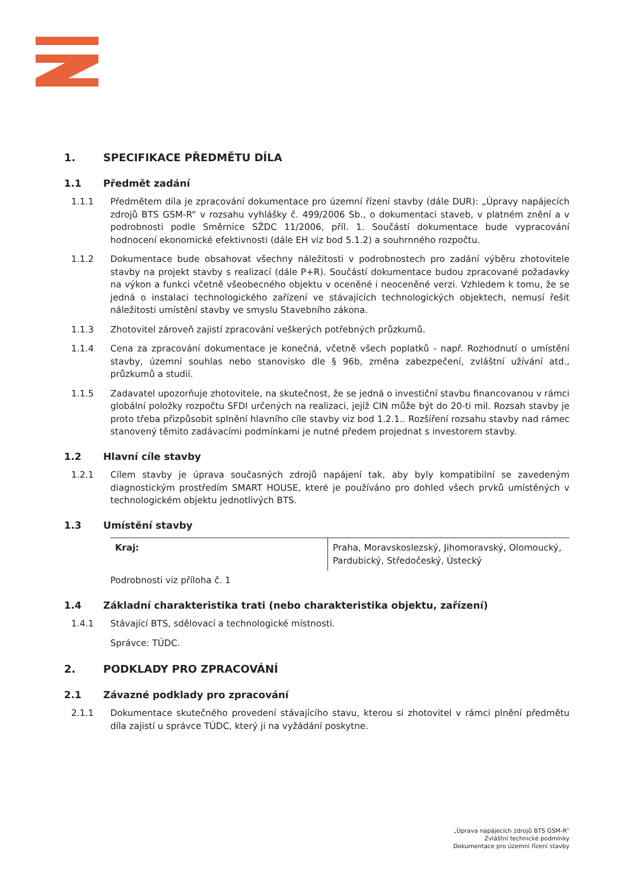1. SPECIFIKACE PŘEDMĚTU DÍLA
1.1 Předmět zadání
1.1.1 Předmětem díla je zpracování dokumentace pro územní řízení stavby (dále DUR): „Úpravy napájecích zdrojů BTS GSM-R“ v rozsahu vyhlášky č. 499/2006 Sb., o dokumentaci staveb, v platném znění a v podrobnosti podle Směrnice SŽDC 11/2006, příl. 1. Součástí dokumentace bude vypracování hodnocení ekonomické efektivnosti (dále EH viz bod 5.1.2) a souhrnného rozpočtu.
1.1.2 Dokumentace bude obsahovat všechny náležitosti v podrobnostech pro zadání výběru zhotovitele stavby na projekt stavby s realizací (dále P+R). Součástí dokumentace budou zpracované požadavky na výkon a funkci včetně všeobecného objektu v oceněné i neoceněné verzi. Vzhledem k tomu, že se jedná o instalaci technologického zařízení ve stávajících technologických objektech, nemusí řešit náležitosti umístění stavby ve smyslu Stavebního zákona.
1.1.3 Zhotovitel zároveň zajistí zpracování veškerých potřebných průzkumů.
1.1.4 Cena za zpracování dokumentace je konečná, včetně všech poplatků - např. Rozhodnutí o umístění stavby, územní souhlas nebo stanovisko dle § 96b, změna zabezpečení, zvláštní užívání atd., průzkumů a studií.
1.1.5 Zadavatel upozorňuje zhotovitele, na skutečnost, že se jedná o investiční stavbu financovanou v rámci globální položky rozpočtu SFDI určených na realizaci, jejíž CIN může být do 20-ti mil. Rozsah stavby je proto třeba přizpůsobit splnění hlavního cíle stavby viz bod 1.2.1.. Rozšíření rozsahu stavby nad rámec stanovený těmito zadávacími podmínkami je nutné předem projednat s investorem stavby.
1.2 Hlavní cíle stavby
1.2.1 Cílem stavby je úprava současných zdrojů napájení tak, aby byly kompatibilní se zavedeným diagnostickým prostředím SMART HOUSE, které je používáno pro dohled všech prvků umístěných v technologickém objektu jednotlivých BTS.
1.3 Umístění stavby
| Kraj: | Praha, Moravskoslezský, Jihomoravský, Olomoucký, Pardubický, Středočeský, Ústecký |
Podrobnosti viz příloha č. 1
1.4 Základní charakteristika trati (nebo charakteristika objektu, zařízení)
1.4.1 Stávající BTS, sdělovací a technologické místnosti.
Správce: TÚDC.
2. PODKLADY PRO ZPRACOVÁNÍ
2.1 Závazné podklady pro zpracování
2.1.1 Dokumentace skutečného provedení stávajícího stavu, kterou si zhotovitel v rámci plnění předmětu díla zajistí u správce TÚDC, který ji na vyžádání poskytne.
„Úprava napájecích zdrojů BTS GSM-R“
Zvláštní technické podmínky
Dokumentace pro územní řízení stavby